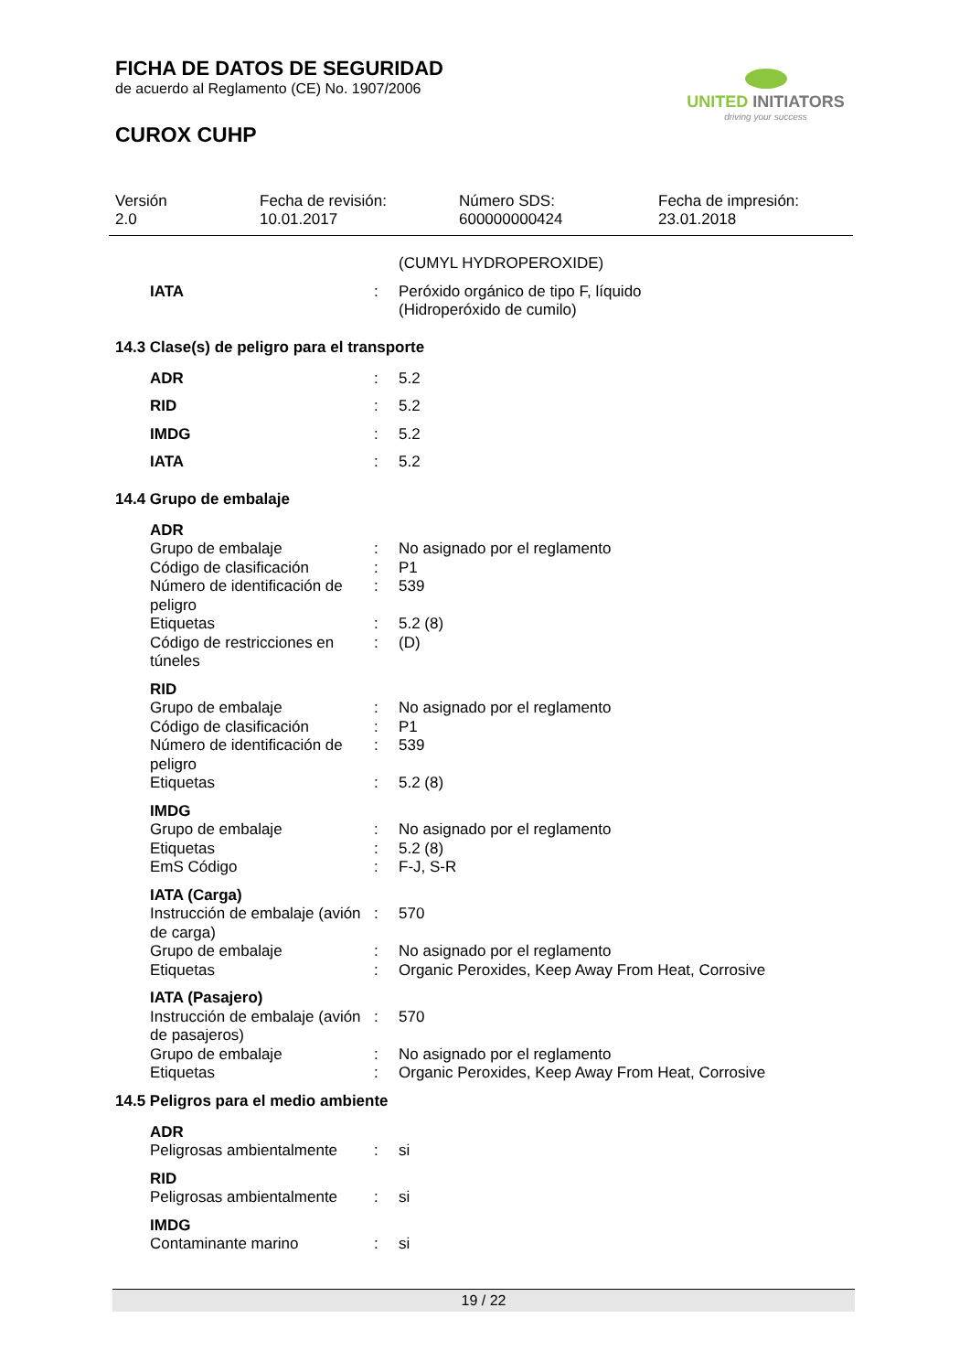FICHA DE DATOS DE SEGURIDAD
de acuerdo al Reglamento (CE) No. 1907/2006
CUROX CUHP
UNITED INITIATORS
driving your success
Versión
2.0
Fecha de revisión:
10.01.2017
Número SDS:
600000000424
Fecha de impresión:
23.01.2018
| | | (CUMYL HYDROPEROXIDE) |
| IATA | : | Peróxido orgánico de tipo F, líquido (Hidroperóxido de cumilo) |
14.3 Clase(s) de peligro para el transporte
| ADR | : | 5.2 |
| RID | : | 5.2 |
| IMDG | : | 5.2 |
| IATA | : | 5.2 |
14.4 Grupo de embalaje
| ADR | | |
| Grupo de embalaje | : | No asignado por el reglamento |
| Código de clasificación | : | P1 |
| Número de identificación de peligro | : | 539 |
| Etiquetas | : | 5.2 (8) |
| Código de restricciones en túneles | : | (D) |
| RID | | |
| Grupo de embalaje | : | No asignado por el reglamento |
| Código de clasificación | : | P1 |
| Número de identificación de peligro | : | 539 |
| Etiquetas | : | 5.2 (8) |
| IMDG | | |
| Grupo de embalaje | : | No asignado por el reglamento |
| Etiquetas | : | 5.2 (8) |
| EmS Código | : | F-J, S-R |
| IATA (Carga) | | |
| Instrucción de embalaje (avión de carga) | : | 570 |
| Grupo de embalaje | : | No asignado por el reglamento |
| Etiquetas | : | Organic Peroxides, Keep Away From Heat, Corrosive |
| IATA (Pasajero) | | |
| Instrucción de embalaje (avión de pasajeros) | : | 570 |
| Grupo de embalaje | : | No asignado por el reglamento |
| Etiquetas | : | Organic Peroxides, Keep Away From Heat, Corrosive |
14.5 Peligros para el medio ambiente
| ADR | | |
| Peligrosas ambientalmente | : | si |
| RID | | |
| Peligrosas ambientalmente | : | si |
| IMDG | | |
| Contaminante marino | : | si |
19 / 22